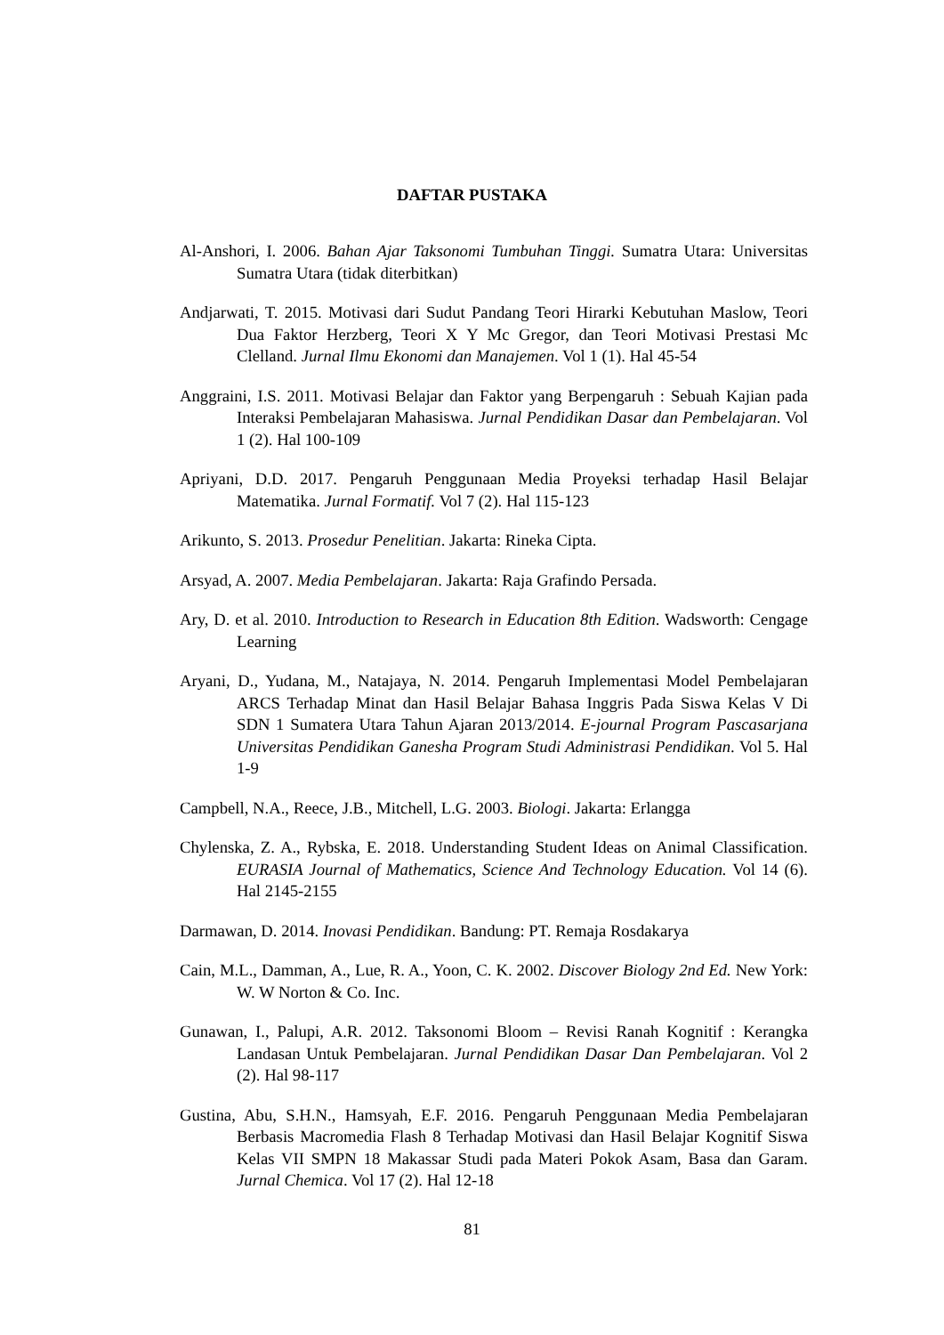DAFTAR PUSTAKA
Al-Anshori, I. 2006. Bahan Ajar Taksonomi Tumbuhan Tinggi. Sumatra Utara: Universitas Sumatra Utara (tidak diterbitkan)
Andjarwati, T. 2015. Motivasi dari Sudut Pandang Teori Hirarki Kebutuhan Maslow, Teori Dua Faktor Herzberg, Teori X Y Mc Gregor, dan Teori Motivasi Prestasi Mc Clelland. Jurnal Ilmu Ekonomi dan Manajemen. Vol 1 (1). Hal 45-54
Anggraini, I.S. 2011. Motivasi Belajar dan Faktor yang Berpengaruh : Sebuah Kajian pada Interaksi Pembelajaran Mahasiswa. Jurnal Pendidikan Dasar dan Pembelajaran. Vol 1 (2). Hal 100-109
Apriyani, D.D. 2017. Pengaruh Penggunaan Media Proyeksi terhadap Hasil Belajar Matematika. Jurnal Formatif. Vol 7 (2). Hal 115-123
Arikunto, S. 2013. Prosedur Penelitian. Jakarta: Rineka Cipta.
Arsyad, A. 2007. Media Pembelajaran. Jakarta: Raja Grafindo Persada.
Ary, D. et al. 2010. Introduction to Research in Education 8th Edition. Wadsworth: Cengage Learning
Aryani, D., Yudana, M., Natajaya, N. 2014. Pengaruh Implementasi Model Pembelajaran ARCS Terhadap Minat dan Hasil Belajar Bahasa Inggris Pada Siswa Kelas V Di SDN 1 Sumatera Utara Tahun Ajaran 2013/2014. E-journal Program Pascasarjana Universitas Pendidikan Ganesha Program Studi Administrasi Pendidikan. Vol 5. Hal 1-9
Campbell, N.A., Reece, J.B., Mitchell, L.G. 2003. Biologi. Jakarta: Erlangga
Chylenska, Z. A., Rybska, E. 2018. Understanding Student Ideas on Animal Classification. EURASIA Journal of Mathematics, Science And Technology Education. Vol 14 (6). Hal 2145-2155
Darmawan, D. 2014. Inovasi Pendidikan. Bandung: PT. Remaja Rosdakarya
Cain, M.L., Damman, A., Lue, R. A., Yoon, C. K. 2002. Discover Biology 2nd Ed. New York: W. W Norton & Co. Inc.
Gunawan, I., Palupi, A.R. 2012. Taksonomi Bloom – Revisi Ranah Kognitif : Kerangka Landasan Untuk Pembelajaran. Jurnal Pendidikan Dasar Dan Pembelajaran. Vol 2 (2). Hal 98-117
Gustina, Abu, S.H.N., Hamsyah, E.F. 2016. Pengaruh Penggunaan Media Pembelajaran Berbasis Macromedia Flash 8 Terhadap Motivasi dan Hasil Belajar Kognitif Siswa Kelas VII SMPN 18 Makassar Studi pada Materi Pokok Asam, Basa dan Garam. Jurnal Chemica. Vol 17 (2). Hal 12-18
81